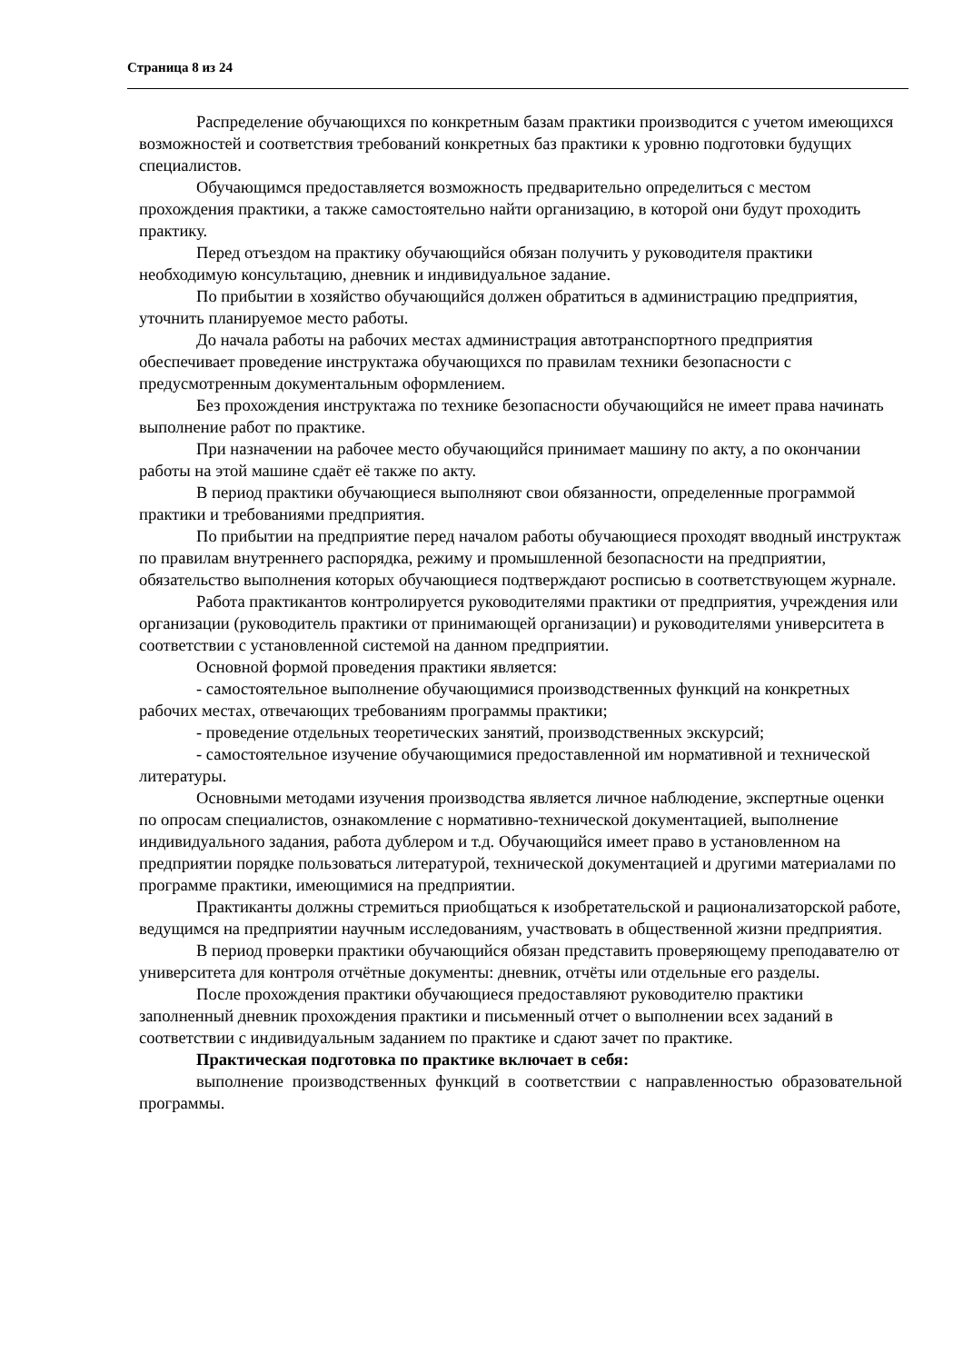Страница 8 из 24
Распределение обучающихся по конкретным базам практики производится с учетом имеющихся возможностей и соответствия требований конкретных баз практики к уровню подготовки будущих специалистов.
Обучающимся предоставляется возможность предварительно определиться с местом прохождения практики, а также самостоятельно найти организацию, в которой они будут проходить практику.
Перед отъездом на практику обучающийся обязан получить у руководителя практики необходимую консультацию, дневник и индивидуальное задание.
По прибытии в хозяйство обучающийся должен обратиться в администрацию предприятия, уточнить планируемое место работы.
До начала работы на рабочих местах администрация автотранспортного предприятия обеспечивает проведение инструктажа обучающихся по правилам техники безопасности с предусмотренным документальным оформлением.
Без прохождения инструктажа по технике безопасности обучающийся не имеет права начинать выполнение работ по практике.
При назначении на рабочее место обучающийся принимает машину по акту, а по окончании работы на этой машине сдаёт её также по акту.
В период практики обучающиеся выполняют свои обязанности, определенные программой практики и требованиями предприятия.
По прибытии на предприятие перед началом работы обучающиеся проходят вводный инструктаж по правилам внутреннего распорядка, режиму и промышленной безопасности на предприятии, обязательство выполнения которых обучающиеся подтверждают росписью в соответствующем журнале.
Работа практикантов контролируется руководителями практики от предприятия, учреждения или организации (руководитель практики от принимающей организации) и руководителями университета в соответствии с установленной системой на данном предприятии.
Основной формой проведения практики является:
- самостоятельное выполнение обучающимися производственных функций на конкретных рабочих местах, отвечающих требованиям программы практики;
- проведение отдельных теоретических занятий, производственных экскурсий;
- самостоятельное изучение обучающимися предоставленной им нормативной и технической литературы.
Основными методами изучения производства является личное наблюдение, экспертные оценки по опросам специалистов, ознакомление с нормативно-технической документацией, выполнение индивидуального задания, работа дублером и т.д. Обучающийся имеет право в установленном на предприятии порядке пользоваться литературой, технической документацией и другими материалами по программе практики, имеющимися на предприятии.
Практиканты должны стремиться приобщаться к изобретательской и рационализаторской работе, ведущимся на предприятии научным исследованиям, участвовать в общественной жизни предприятия.
В период проверки практики обучающийся обязан представить проверяющему преподавателю от университета для контроля отчётные документы: дневник, отчёты или отдельные его разделы.
После прохождения практики обучающиеся предоставляют руководителю практики заполненный дневник прохождения практики и письменный отчет о выполнении всех заданий в соответствии с индивидуальным заданием по практике и сдают зачет по практике.
Практическая подготовка по практике включает в себя:
выполнение производственных функций в соответствии с направленностью образовательной программы.